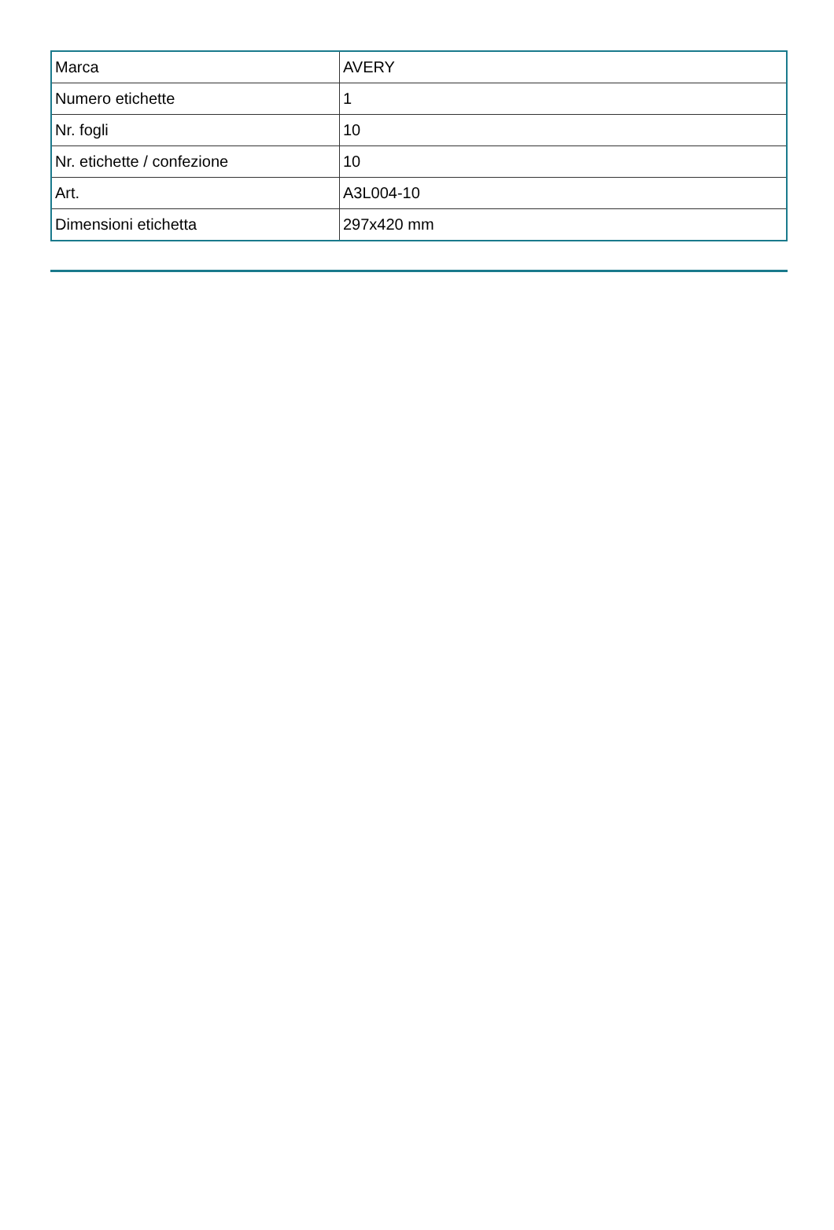| Marca | AVERY |
| Numero etichette | 1 |
| Nr. fogli | 10 |
| Nr. etichette / confezione | 10 |
| Art. | A3L004-10 |
| Dimensioni etichetta | 297x420 mm |